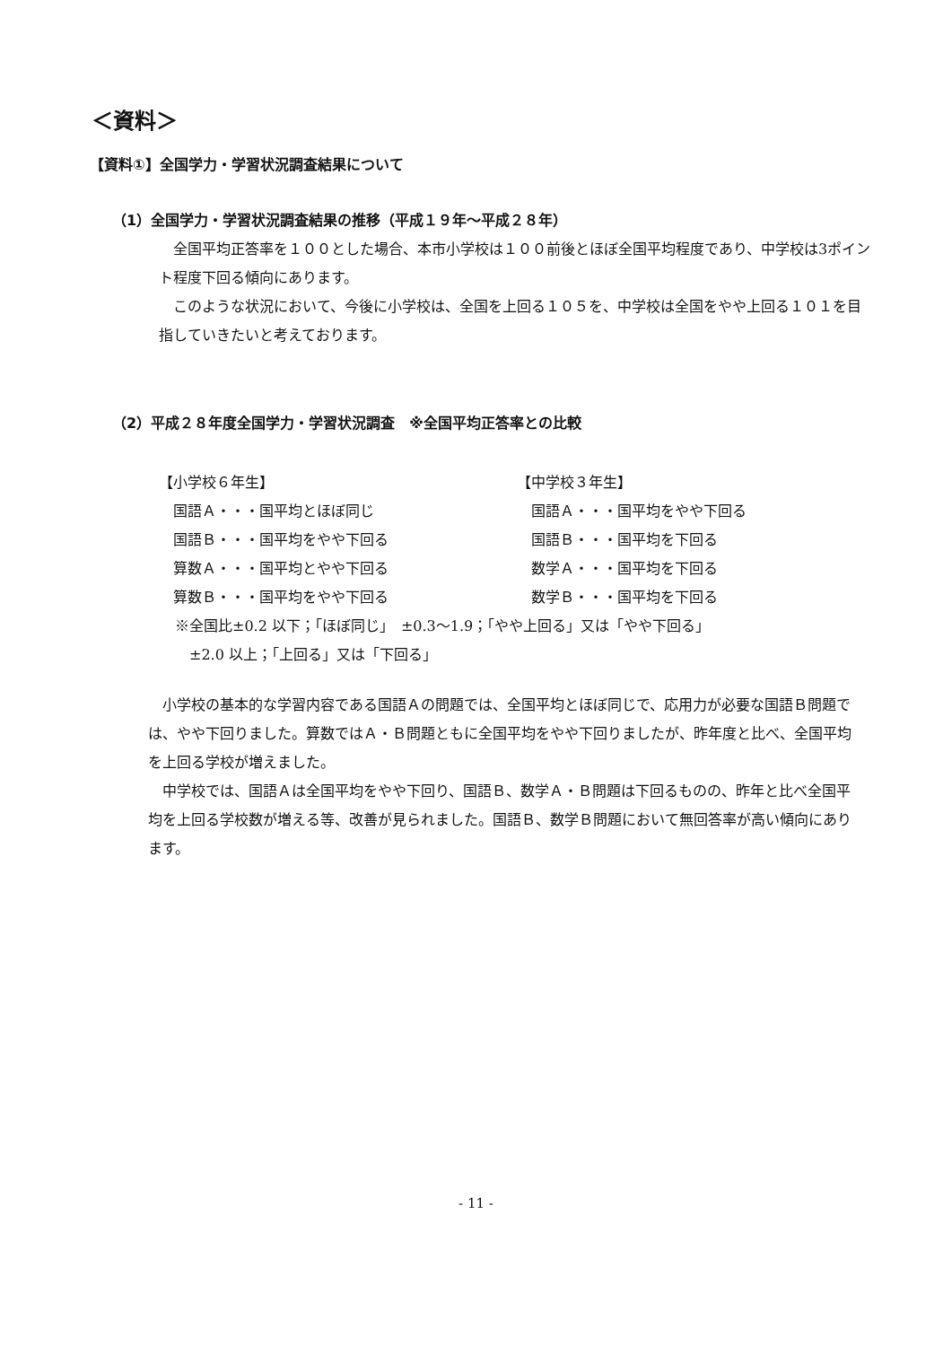＜資料＞
【資料①】全国学力・学習状況調査結果について
（1）全国学力・学習状況調査結果の推移（平成１９年～平成２８年）
　全国平均正答率を１００とした場合、本市小学校は１００前後とほぼ全国平均程度であり、中学校は3ポイント程度下回る傾向にあります。
　このような状況において、今後に小学校は、全国を上回る１０５を、中学校は全国をやや上回る１０１を目指していきたいと考えております。
（2）平成２８年度全国学力・学習状況調査　※全国平均正答率との比較
【小学校６年生】
　国語Ａ・・・国平均とほぼ同じ
　国語Ｂ・・・国平均をやや下回る
　算数Ａ・・・国平均とやや下回る
　算数Ｂ・・・国平均をやや下回る
【中学校３年生】
　国語Ａ・・・国平均をやや下回る
　国語Ｂ・・・国平均を下回る
　数学Ａ・・・国平均を下回る
　数学Ｂ・・・国平均を下回る
※全国比±0.2 以下；「ほぼ同じ」　±0.3～1.9；「やや上回る」又は「やや下回る」
　±2.0 以上；「上回る」又は「下回る」
　小学校の基本的な学習内容である国語Ａの問題では、全国平均とほぼ同じで、応用力が必要な国語Ｂ問題では、やや下回りました。算数ではＡ・Ｂ問題ともに全国平均をやや下回りましたが、昨年度と比べ、全国平均を上回る学校が増えました。
　中学校では、国語Ａは全国平均をやや下回り、国語Ｂ、数学Ａ・Ｂ問題は下回るものの、昨年と比べ全国平均を上回る学校数が増える等、改善が見られました。国語Ｂ、数学Ｂ問題において無回答率が高い傾向にあります。
- 11 -